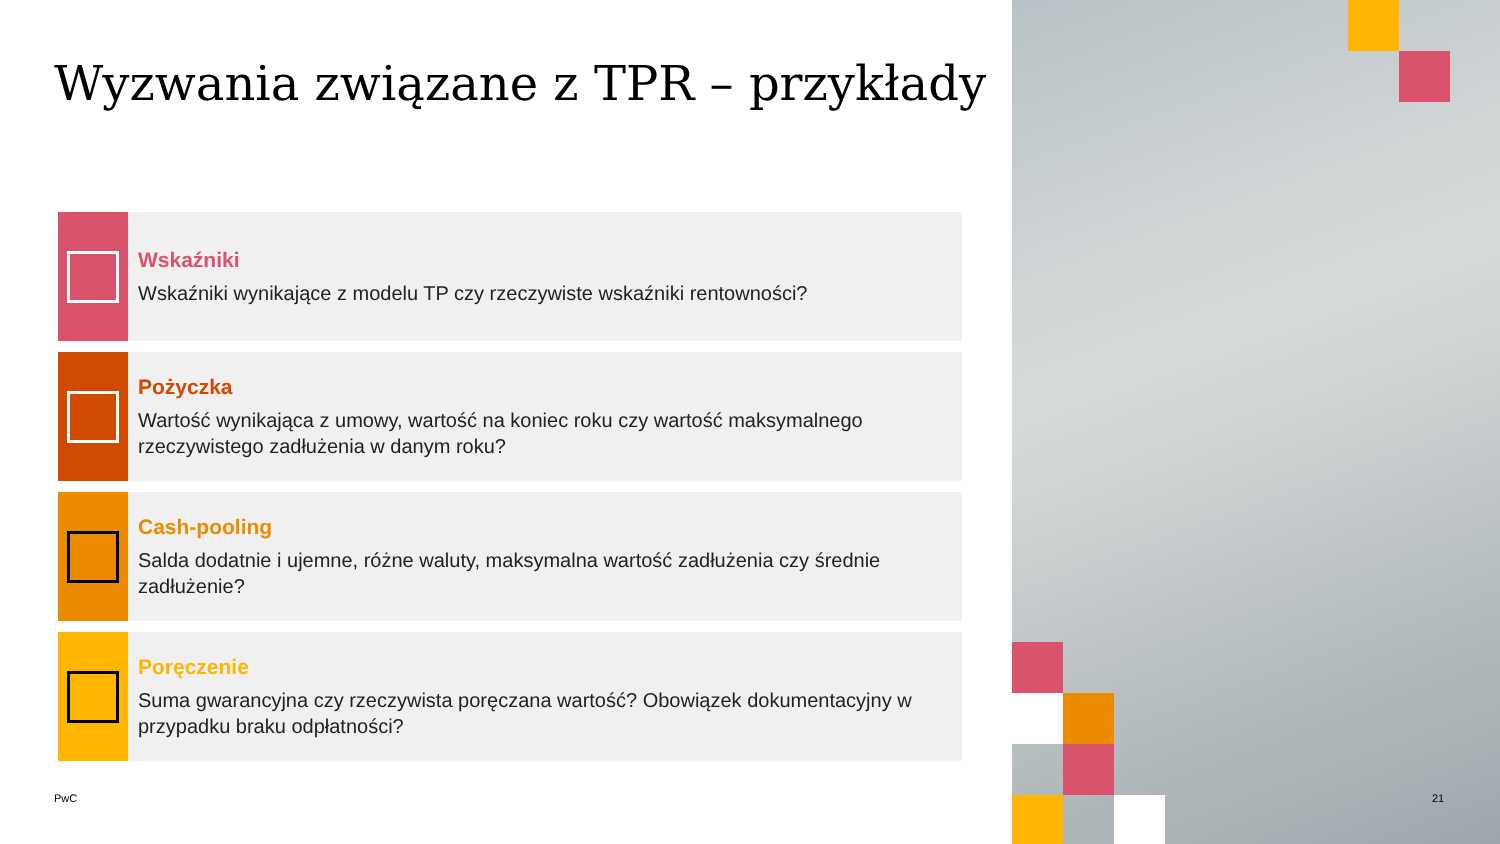Wyzwania związane z TPR – przykłady
Wskaźniki
Wskaźniki wynikające z modelu TP czy rzeczywiste wskaźniki rentowności?
Pożyczka
Wartość wynikająca z umowy, wartość na koniec roku czy wartość maksymalnego rzeczywistego zadłużenia w danym roku?
Cash-pooling
Salda dodatnie i ujemne, różne waluty, maksymalna wartość zadłużenia czy średnie zadłużenie?
Poręczenie
Suma gwarancyjna czy rzeczywista poręczana wartość? Obowiązek dokumentacyjny w przypadku braku odpłatności?
PwC
21